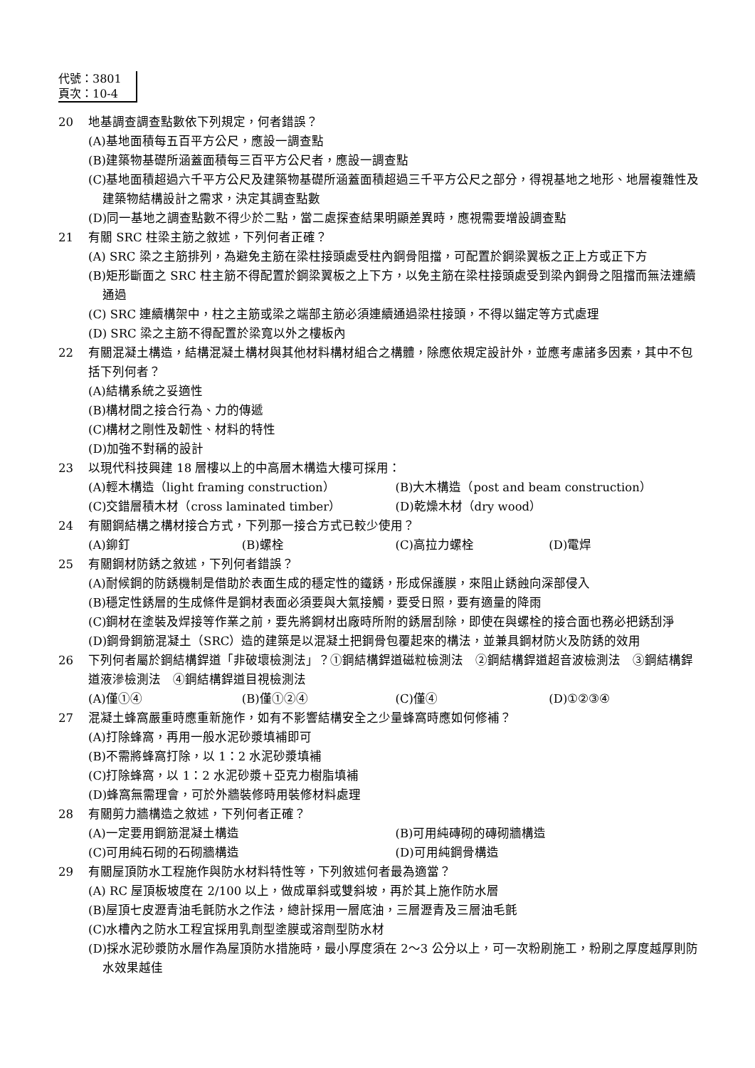代號：3801
頁次：10-4
20 地基調查調查點數依下列規定，何者錯誤？
(A)基地面積每五百平方公尺，應設一調查點
(B)建築物基礎所涵蓋面積每三百平方公尺者，應設一調查點
(C)基地面積超過六千平方公尺及建築物基礎所涵蓋面積超過三千平方公尺之部分，得視基地之地形、地層複雜性及建築物結構設計之需求，決定其調查點數
(D)同一基地之調查點數不得少於二點，當二處探查結果明顯差異時，應視需要增設調查點
21 有關 SRC 柱梁主筋之敘述，下列何者正確？
(A) SRC 梁之主筋排列，為避免主筋在梁柱接頭處受柱內鋼骨阻擋，可配置於鋼梁翼板之正上方或正下方
(B)矩形斷面之 SRC 柱主筋不得配置於鋼梁翼板之上下方，以免主筋在梁柱接頭處受到梁內鋼骨之阻擋而無法連續通過
(C) SRC 連續構架中，柱之主筋或梁之端部主筋必須連續通過梁柱接頭，不得以錨定等方式處理
(D) SRC 梁之主筋不得配置於梁寬以外之樓板內
22 有關混凝土構造，結構混凝土構材與其他材料構材組合之構體，除應依規定設計外，並應考慮諸多因素，其中不包括下列何者？
(A)結構系統之妥適性
(B)構材間之接合行為、力的傳遞
(C)構材之剛性及韌性、材料的特性
(D)加強不對稱的設計
23 以現代科技興建 18 層樓以上的中高層木構造大樓可採用：
(A)輕木構造（light framing construction） (B)大木構造（post and beam construction）
(C)交錯層積木材（cross laminated timber） (D)乾燥木材（dry wood）
24 有關鋼結構之構材接合方式，下列那一接合方式已較少使用？
(A)鉚釘 (B)螺栓 (C)高拉力螺栓 (D)電焊
25 有關鋼材防銹之敘述，下列何者錯誤？
(A)耐候鋼的防銹機制是借助於表面生成的穩定性的鐵銹，形成保護膜，來阻止銹蝕向深部侵入
(B)穩定性銹層的生成條件是鋼材表面必須要與大氣接觸，要受日照，要有適量的降雨
(C)鋼材在塗裝及焊接等作業之前，要先將鋼材出廠時所附的銹層刮除，即使在與螺栓的接合面也務必把銹刮淨
(D)鋼骨鋼筋混凝土（SRC）造的建築是以混凝土把鋼骨包覆起來的構法，並兼具鋼材防火及防銹的效用
26 下列何者屬於鋼結構銲道「非破壞檢測法」？①鋼結構銲道磁粒檢測法　②鋼結構銲道超音波檢測法　③鋼結構銲道液滲檢測法　④鋼結構銲道目視檢測法
(A)僅①④ (B)僅①②④ (C)僅④ (D)①②③④
27 混凝土蜂窩嚴重時應重新施作，如有不影響結構安全之少量蜂窩時應如何修補？
(A)打除蜂窩，再用一般水泥砂漿填補即可
(B)不需將蜂窩打除，以 1：2 水泥砂漿填補
(C)打除蜂窩，以 1：2 水泥砂漿＋亞克力樹脂填補
(D)蜂窩無需理會，可於外牆裝修時用裝修材料處理
28 有關剪力牆構造之敘述，下列何者正確？
(A)一定要用鋼筋混凝土構造 (B)可用純磚砌的磚砌牆構造
(C)可用純石砌的石砌牆構造 (D)可用純鋼骨構造
29 有關屋頂防水工程施作與防水材料特性等，下列敘述何者最為適當？
(A) RC 屋頂板坡度在 2/100 以上，做成單斜或雙斜坡，再於其上施作防水層
(B)屋頂七皮瀝青油毛氈防水之作法，總計採用一層底油，三層瀝青及三層油毛氈
(C)水槽內之防水工程宜採用乳劑型塗膜或溶劑型防水材
(D)採水泥砂漿防水層作為屋頂防水措施時，最小厚度須在 2～3 公分以上，可一次粉刷施工，粉刷之厚度越厚則防水效果越佳